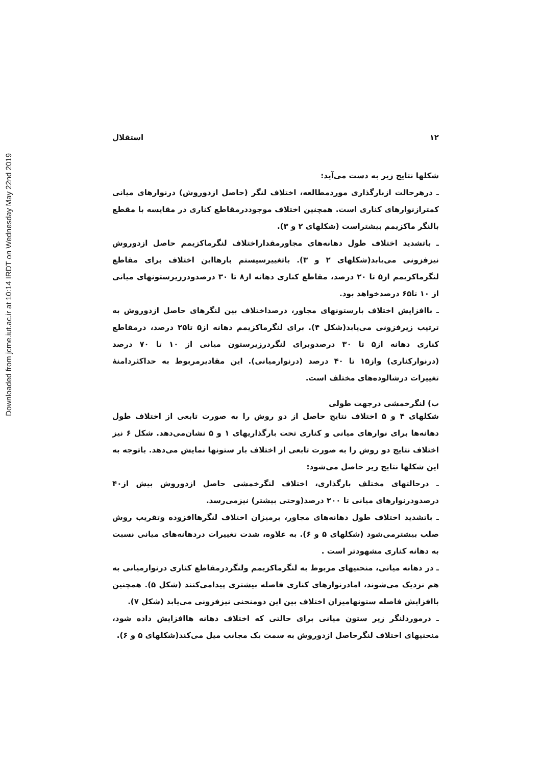Downloaded from jcme.iut.ac.ir at 10:14 IRDT on Wednesday May 22nd 2019
۱۲ استقلال
شکلها نتایج زیر به دست می‌آید:
ـ درهرحالت ازبارگذاری موردمطالعه، اختلاف لنگر (حاصل ازدوروش) درنوارهای میانی کمترازنوارهای کناری است. همچنین اختلاف موجوددرمقاطع کناری در مقایسه با مقطع بالنگر ماکزیمم بیشتراست (شکلهای ۲ و ۳).
ـ باتشدید اختلاف طول دهانه‌های مجاورمقداراختلاف لنگرماکزیمم حاصل ازدوروش نیزفزونی می‌یابد(شکلهای ۲ و ۳). باتغییرسیستم بارهااین اختلاف برای مقاطع لنگرماکزیمم از۵ تا ۲۰ درصد، مقاطع کناری دهانه از۸ تا ۳۰ درصدودرزیرستونهای میانی از ۱۰ تا۶۵ درصدخواهد بود.
ـ باافزایش اختلاف بارستونهای مجاور، درصداختلاف بین لنگرهای حاصل ازدوروش به ترتیب زیرفزونی می‌یابد(شکل ۴). برای لنگرماکزیمم دهانه از۵ تا۲۵ درصد، درمقاطع کناری دهانه از۵ تا ۳۰ درصدوبرای لنگردرزیرستون میانی از ۱۰ تا ۷۰ درصد (درنوارکناری) واز۱۵ تا ۴۰ درصد (درنوارمیانی). این مقادیرمربوط به حداکثردامنهٔ تغییرات درشالوده‌های مختلف است.
ب) لنگرخمشی درجهت طولی
شکلهای ۴ و ۵ اختلاف نتایج حاصل از دو روش را به صورت تابعی از اختلاف طول دهانه‌ها برای نوارهای میانی و کناری تحت بارگذاریهای ۱ و ۵ نشان‌می‌دهد. شکل ۶ نیز اختلاف نتایج دو روش را به صورت تابعی از اختلاف بار ستونها نمایش می‌دهد. باتوجه به این شکلها نتایج زیر حاصل می‌شود:
ـ درحالتهای مختلف بارگذاری، اختلاف لنگرخمشی حاصل ازدوروش بیش از۴۰ درصدودرنوارهای میانی تا ۲۰۰ درصد(وحتی بیشتر) نیزمی‌رسد.
ـ باتشدید اختلاف طول دهانه‌های مجاور، برمیزان اختلاف لنگرهاافزوده وتقریب روش صلب بیشترمی‌شود (شکلهای ۵ و ۶). به علاوه، شدت تغییرات دردهانه‌های میانی نسبت به دهانه کناری مشهودتر است .
ـ در دهانه میانی، منحنیهای مربوط به لنگرماکزیمم ولنگردرمقاطع کناری درنوارمیانی به هم نزدیک می‌شوند، امادرنوارهای کناری فاصله بیشتری پیدامی‌کنند (شکل ۵). همچنین باافزایش فاصله ستونهامیزان اختلاف بین این دومنحنی نیزفزونی می‌یابد (شکل ۷).
ـ درموردلنگر زیر ستون میانی برای حالتی که اختلاف دهانه هاافزایش داده شود، منحنیهای اختلاف لنگرحاصل ازدوروش به سمت یک مجانب میل می‌کند(شکلهای ۵ و ۶).